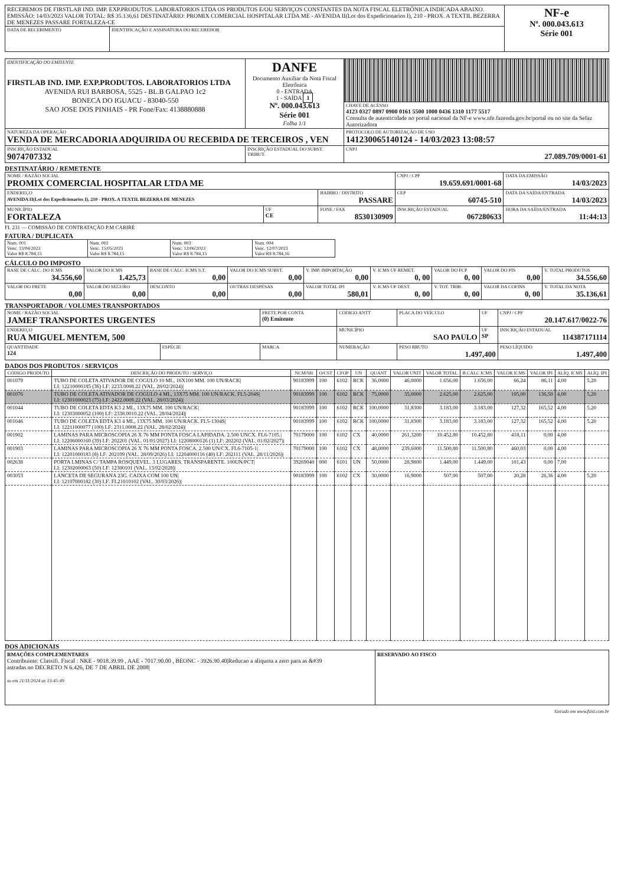| RECEBEMOS DE FIRSTLAB IND. IMP. EXP.PRODUTOS. LABORATORIOS LTDA OS PRODUTOS E/OU SERVIÇOS CONSTANTES DA NOTA FISCAL ELETRÔNICA INDICADA ABAIXO. EMISSÃO: 14/03/2023 VALOR TOTAL: R$ 35.136,61 DESTINATÁRIO: PROMIX COMERCIAL HOSPITALAR LTDA ME - AVENIDA II(Lot dos Expedicionarios I), 210 - PROX. A TEXTIL BEZERRA DE MENEZES PASSARE FORTALEZA-CE | | NF-e Nº. 000.043.613 Série 001 |
| DATA DE RECEBIMENTO | IDENTIFICAÇÃO E ASSINATURA DO RECEBEDOR | |
| IDENTIFICAÇÃO DO EMITENTE FIRSTLAB IND. IMP. EXP.PRODUTOS. LABORATORIOS LTDA AVENIDA RUI BARBOSA, 5525 - BL.B GALPAO 1c2 BONECA DO IGUACU - 83040-550 SAO JOSE DOS PINHAIS - PR Fone/Fax: 4138880888 | DANFE Documento Auxiliar da Nota Fiscal Eletrônica 0 - ENTRADA 1 - SAÍDA 1 Nº. 000.043.613 Série 001 Folha 1/1 | |
| | | CHAVE DE ACESSO 4123 0327 0897 0900 0161 5500 1000 0436 1310 1177 5517 Consulta de autenticidade no portal nacional da NF-e www.nfe.fazenda.gov.br/portal ou no site da Sefaz Autorizadora |
| NATUREZA DA OPERAÇÃO VENDA DE MERCADORIA ADQUIRIDA OU RECEBIDA DE TERCEIROS , VEN | | PROTOCOLO DE AUTORIZAÇÃO DE USO 141230065140124 - 14/03/2023 13:08:57 |
| INSCRIÇÃO ESTADUAL 9074707332 | INSCRIÇÃO ESTADUAL DO SUBST. TRIBUT. | CNPJ 27.089.709/0001-61 |
DESTINATÁRIO / REMETENTE
| NOME / RAZÃO SOCIAL PROMIX COMERCIAL HOSPITALAR LTDA ME | | | CNPJ / CPF 19.659.691/0001-68 | DATA DA EMISSÃO 14/03/2023 |
| ENDEREÇO AVENIDA II(Lot dos Expedicionarios I), 210 - PROX. A TEXTIL BEZERRA DE MENEZES | | BAIRRO / DISTRITO PASSARE | CEP 60745-510 | DATA DA SAÍDA/ENTRADA 14/03/2023 |
| MUNICÍPIO FORTALEZA | UF CE | FONE / FAX 8530130909 | INSCRIÇÃO ESTADUAL 067280633 | HORA DA SAÍDA/ENTRADA 11:44:13 |
FI. 231 — COMISSÃO DE CONTRATAÇÃO P.M CARIRÉ
FATURA / DUPLICATA
| Num. 001 Venc. 13/04/2023 Valor R$ 8.784,15 | Num. 002 Venc. 15/05/2023 Valor R$ 8.784,15 | Num. 003 Venc. 12/06/2023 Valor R$ 8.784,15 | Num. 004 Venc. 12/07/2023 Valor R$ 8.784,16 |
CÁLCULO DO IMPOSTO
| BASE DE CÁLC. DO ICMS 34.556,60 | VALOR DO ICMS 1.425,73 | BASE DE CÁLC. ICMS S.T. 0,00 | VALOR DO ICMS SUBST. 0,00 | V. IMP. IMPORTAÇÃO 0,00 | V. ICMS UF REMET. 0, 00 | VALOR DO FCP 0, 00 | VALOR DO PIS 0,00 | V. TOTAL PRODUTOS 34.556,60 |
| VALOR DO FRETE 0,00 | VALOR DO SEGURO 0,00 | DESCONTO 0,00 | OUTRAS DESPESAS 0,00 | VALOR TOTAL IPI 580,01 | V. ICMS UF DEST. 0, 00 | V. TOT. TRIB. 0, 00 | VALOR DA COFINS 0, 00 | V. TOTAL DA NOTA 35.136,61 |
TRANSPORTADOR / VOLUMES TRANSPORTADOS
| NOME / RAZÃO SOCIAL JAMEF TRANSPORTES URGENTES | | FRETE POR CONTA (0) Emitente | CÓDIGO ANTT | PLACA DO VEÍCULO | UF | CNPJ / CPF 20.147.617/0022-76 |
| ENDEREÇO RUA MIGUEL MENTEM, 500 | | | MUNICÍPIO SAO PAULO | | UF SP | INSCRIÇÃO ESTADUAL 114387171114 |
| QUANTIDADE 124 | ESPÉCIE | MARCA | NUMERAÇÃO | PESO BRUTO 1.497,400 | | PESO LÍQUIDO 1.497,400 |
DADOS DOS PRODUTOS / SERVIÇOS
| CÓDIGO PRODUTO | DESCRIÇÃO DO PRODUTO / SERVIÇO | NCM/SH | O/CST | CFOP | UN | QUANT | VALOR UNIT | VALOR TOTAL | B.CÁLC ICMS | VALOR ICMS | VALOR IPI | ALÍQ. ICMS | ALÍQ. IPI |
| --- | --- | --- | --- | --- | --- | --- | --- | --- | --- | --- | --- | --- | --- |
| 001079 | TUBO DE COLETA ATIVADOR DE COGULO 10 ML, 16X100 MM. 100 UN/RACK/ LI: 12210000185 (36) LF: 2233.0008.22 (VAL. 28/02/2024)/ | 90183999 | 100 | 6102 | RCK | 36,0000 | 46,0000 | 1.656,00 | 1.656,00 | 66,24 | 86,11 | 4,00 | 5,20 |
| 001076 | TUBO DE COLETA ATIVADOR DE COGULO 4 ML, 13X75 MM. 100 UN/RACK. FL5-204S/ LI: 12301000023 (75) LF: 2422.0009.22 (VAL. 28/03/2024)/ | 90183999 | 100 | 6102 | RCK | 75,0000 | 35,0000 | 2.625,00 | 2.625,00 | 105,00 | 136,50 | 4,00 | 5,20 |
| 001044 | TUBO DE COLETA EDTA K3 2 ML, 13X75 MM. 100 UN/RACK/ LI: 12303000052 (100) LF: 2338.0010.22 (VAL. 28/04/2024)/ | 90183999 | 100 | 6102 | RCK | 100,0000 | 31,8300 | 3.183,00 | 3.183,00 | 127,32 | 165,52 | 4,00 | 5,20 |
| 001046 | TUBO DE COLETA EDTA K3 4 ML, 13X75 MM. 100 UN/RACK. FL5-1304S/ LI: 12211000077 (100) LF: 2311.0008.22 (VAL. 28/02/2024)/ | 90183999 | 100 | 6102 | RCK | 100,0000 | 31,8300 | 3.183,00 | 3.183,00 | 127,32 | 165,52 | 4,00 | 5,20 |
| 001902 | LAMINAS PARA MICROSCOPIA 26 X 76 MM PONTA FOSCA LAPIDADA. 2.500 UNCX. FL6-7105./ LI: 12206000160 (39) LF: 202201 (VAL. 01/01/2027) LI: 12208000126 (1) LF: 202202 (VAL. 01/02/2027)/ | 70179000 | 100 | 6102 | CX | 40,0000 | 261,3200 | 10.452,80 | 10.452,80 | 418,11 | 0,00 | 4,00 | |
| 001903 | LAMINAS PARA MICROSCOPIA 26 X 76 MM PONTA FOSCA. 2.500 UN/CX. FL6-7105-1/ LI: 12201000183 (8) LF: 202109 (VAL. 28/09/2026) LI: 12204000116 (40) LF: 202111 (VAL. 28/11/2026)/ | 70179000 | 100 | 6102 | CX | 48,0000 | 239,6000 | 11.500,80 | 11.500,80 | 460,03 | 0,00 | 4,00 | |
| 002638 | PORTA LMINAS C/ TAMPA ROSQUEVEL. 3 LUGARES. TRANSPARENTE. 100UN/PCT/ LI: 12302000063 (50) LF: 12300101 (VAL. 13/02/2028)/ | 39269040 | 000 | 6101 | UN | 50,0000 | 28,9800 | 1.449,00 | 1.449,00 | 101,43 | 0,00 | 7,00 | |
| 003053 | LANCETA DE SEGURANA 23G. CAIXA COM 100 UN/ LI: 12107000182 (30) LF: FL21010102 (VAL. 30/03/2026)/ | 90183999 | 100 | 6102 | CX | 30,0000 | 16,9000 | 507,00 | 507,00 | 20,28 | 26,36 | 4,00 | 5,20 |
DOS ADICIONAIS
| RMAÇÕES COMPLEMENTARES Contribuinte: Classifi. Fiscal : NKE - 9018.39.99 , AAE - 7017.90.00 , BEONC - 3926.90.40/Reducao a aliquota a zero para as &#39 astradas no DECRETO N 6.426, DE 7 DE ABRIL DE 2008/ so em 21/11/2024 as 13:45:49 | RESERVADO AO FISCO |
Gerado em www.fsist.com.br